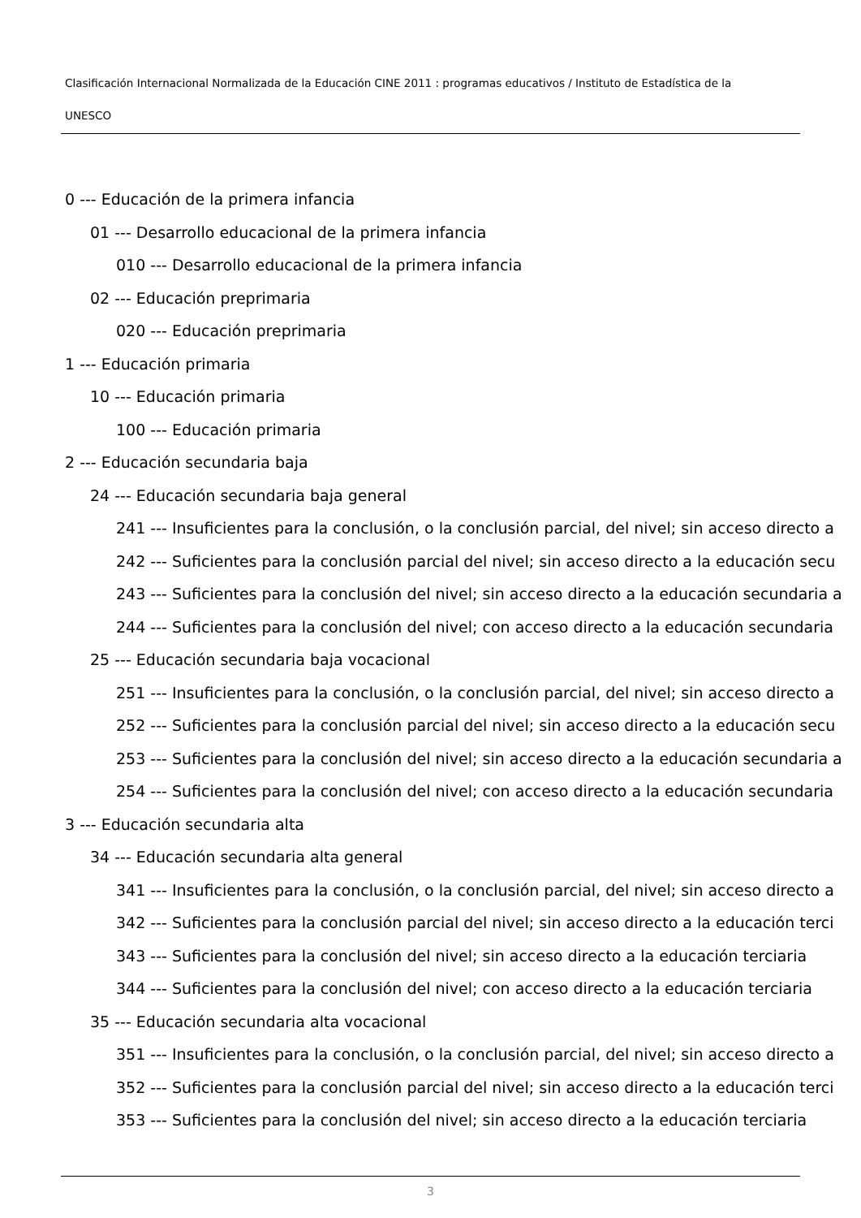Clasificación Internacional Normalizada de la Educación CINE 2011 : programas educativos / Instituto de Estadística de la
UNESCO
0 --- Educación de la primera infancia
01 --- Desarrollo educacional de la primera infancia
010 --- Desarrollo educacional de la primera infancia
02 --- Educación preprimaria
020 --- Educación preprimaria
1 --- Educación primaria
10 --- Educación primaria
100 --- Educación primaria
2 --- Educación secundaria baja
24 --- Educación secundaria baja general
241 --- Insuficientes para la conclusión, o la conclusión parcial, del nivel; sin acceso directo a
242 --- Suficientes para la conclusión parcial del nivel; sin acceso directo a la educación secu
243 --- Suficientes para la conclusión del nivel; sin acceso directo a la educación secundaria a
244 --- Suficientes para la conclusión del nivel; con acceso directo a la educación secundaria
25 --- Educación secundaria baja vocacional
251 --- Insuficientes para la conclusión, o la conclusión parcial, del nivel; sin acceso directo a
252 --- Suficientes para la conclusión parcial del nivel; sin acceso directo a la educación secu
253 --- Suficientes para la conclusión del nivel; sin acceso directo a la educación secundaria a
254 --- Suficientes para la conclusión del nivel; con acceso directo a la educación secundaria
3 --- Educación secundaria alta
34 --- Educación secundaria alta general
341 --- Insuficientes para la conclusión, o la conclusión parcial, del nivel; sin acceso directo a
342 --- Suficientes para la conclusión parcial del nivel; sin acceso directo a la educación terci
343 --- Suficientes para la conclusión del nivel; sin acceso directo a la educación terciaria
344 --- Suficientes para la conclusión del nivel; con acceso directo a la educación terciaria
35 --- Educación secundaria alta vocacional
351 --- Insuficientes para la conclusión, o la conclusión parcial, del nivel; sin acceso directo a
352 --- Suficientes para la conclusión parcial del nivel; sin acceso directo a la educación terci
353 --- Suficientes para la conclusión del nivel; sin acceso directo a la educación terciaria
3